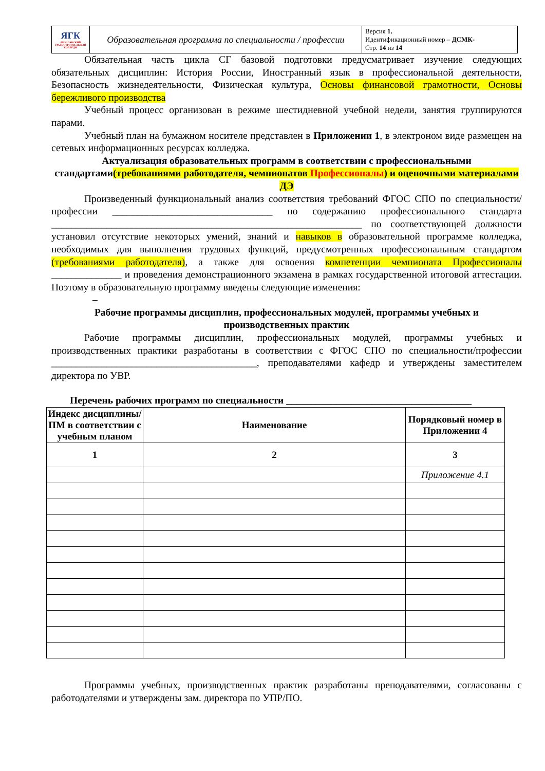| ЯГК ЯРОСЛАВСКИЙ ГРАДОСТРОИТЕЛЬНЫЙ КОЛЛЕДЖ | Образовательная программа по специальности / профессии | Версия 1. Идентификационный номер – ДСМК- Стр. 14 из 14 |
Обязательная часть цикла СГ базовой подготовки предусматривает изучение следующих обязательных дисциплин: История России, Иностранный язык в профессиональной деятельности, Безопасность жизнедеятельности, Физическая культура, Основы финансовой грамотности, Основы бережливого производства
Учебный процесс организован в режиме шестидневной учебной недели, занятия группируются парами.
Учебный план на бумажном носителе представлен в Приложении 1, в электроном виде размещен на сетевых информационных ресурсах колледжа.
Актуализация образовательных программ в соответствии с профессиональными стандартами(требованиями работодателя, чемпионатов Профессионалы) и оценочными материалами ДЭ
Произведенный функциональный анализ соответствия требований ФГОС СПО по специальности/профессии ________________________________ по содержанию профессионального стандарта ______________________________________________________________ по соответствующей должности установил отсутствие некоторых умений, знаний и навыков в образовательной программе колледжа, необходимых для выполнения трудовых функций, предусмотренных профессиональным стандартом (требованиями работодателя), а также для освоения компетенции чемпионата Профессионалы ______________ и проведения демонстрационного экзамена в рамках государственной итоговой аттестации. Поэтому в образовательную программу введены следующие изменения:
–
Рабочие программы дисциплин, профессиональных модулей, программы учебных и производственных практик
Рабочие программы дисциплин, профессиональных модулей, программы учебных и производственных практики разработаны в соответствии с ФГОС СПО по специальности/профессии _________________________________________, преподавателями кафедр и утверждены заместителем директора по УВР.
Перечень рабочих программ по специальности _____________________________________
| Индекс дисциплины/ПМ в соответствии с учебным планом | Наименование | Порядковый номер в Приложении 4 |
| --- | --- | --- |
| 1 | 2 | 3 |
| | | Приложение 4.1 |
Программы учебных, производственных практик разработаны преподавателями, согласованы с работодателями и утверждены зам. директора по УПР/ПО.